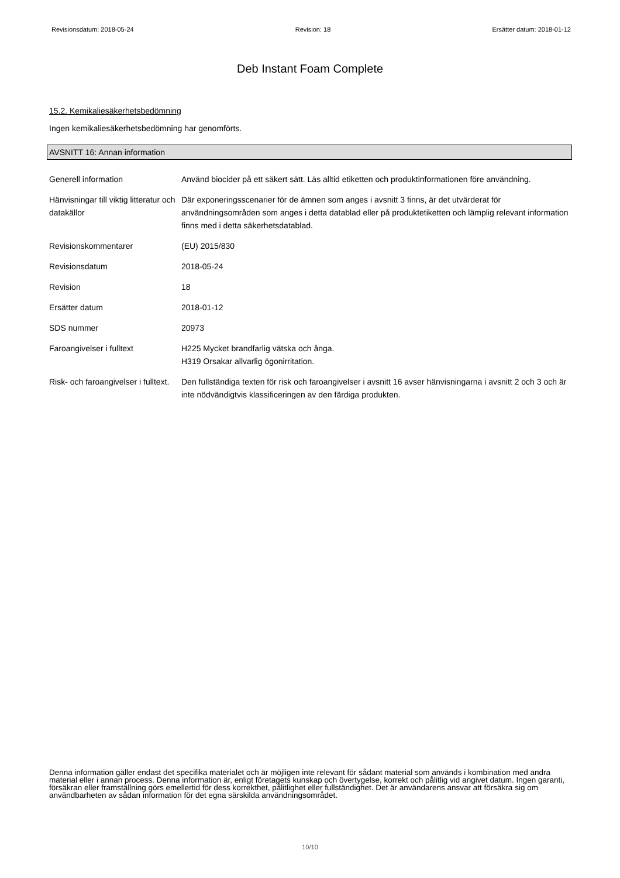Revisionsdatum: 2018-05-24 Revision: 18 Ersätter datum: 2018-01-12
Deb Instant Foam Complete
15.2. Kemikaliesäkerhetsbedömning
Ingen kemikaliesäkerhetsbedömning har genomförts.
AVSNITT 16: Annan information
Generell information Använd biocider på ett säkert sätt. Läs alltid etiketten och produktinformationen före användning.
Hänvisningar till viktig litteratur och datakällor
Där exponeringsscenarier för de ämnen som anges i avsnitt 3 finns, är det utvärderat för användningsområden som anges i detta datablad eller på produktetiketten och lämplig relevant information finns med i detta säkerhetsdatablad.
Revisionskommentarer (EU) 2015/830
Revisionsdatum 2018-05-24
Revision 18
Ersätter datum 2018-01-12
SDS nummer 20973
Faroangivelser i fulltext H225 Mycket brandfarlig vätska och ånga.
H319 Orsakar allvarlig ögonirritation.
Risk- och faroangivelser i fulltext.
Den fullständiga texten för risk och faroangivelser i avsnitt 16 avser hänvisningarna i avsnitt 2 och 3 och är inte nödvändigtvis klassificeringen av den färdiga produkten.
Denna information gäller endast det specifika materialet och är möjligen inte relevant för sådant material som används i kombination med andra material eller i annan process. Denna information är, enligt företagets kunskap och övertygelse, korrekt och pålitlig vid angivet datum. Ingen garanti, försäkran eller framställning görs emellertid för dess korrekthet, pålitlighet eller fullständighet. Det är användarens ansvar att försäkra sig om användbarheten av sådan information för det egna särskilda användningsområdet.
10/10